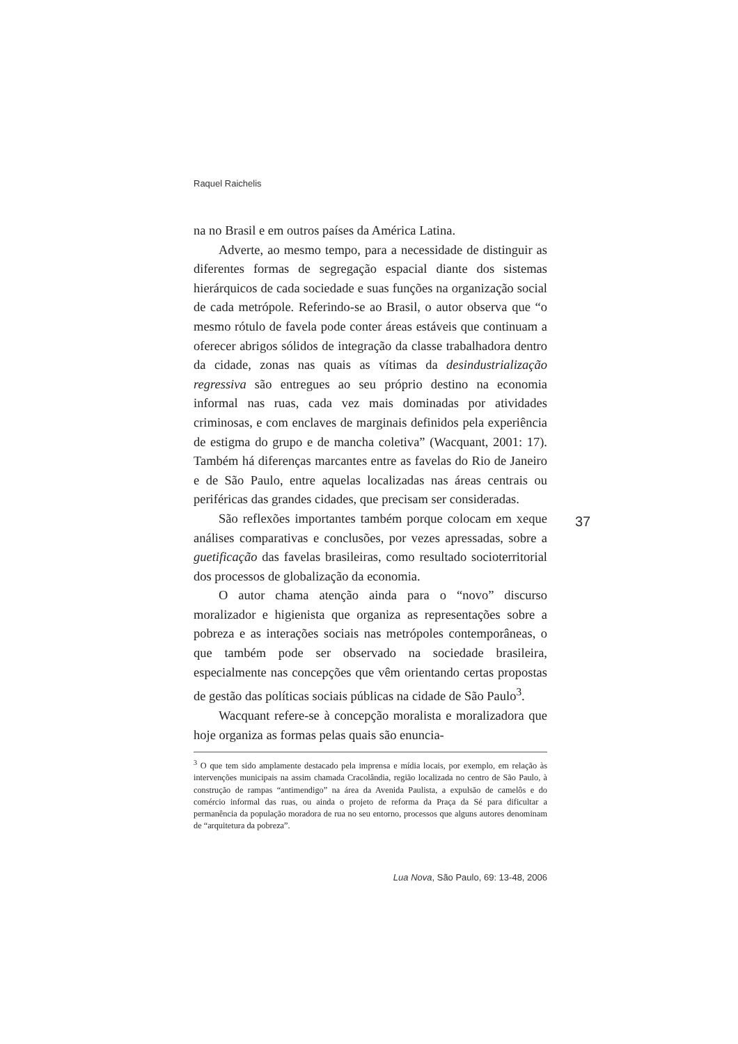Raquel Raichelis
na no Brasil e em outros países da América Latina.
Adverte, ao mesmo tempo, para a necessidade de distinguir as diferentes formas de segregação espacial diante dos sistemas hierárquicos de cada sociedade e suas funções na organização social de cada metrópole. Referindo-se ao Brasil, o autor observa que “o mesmo rótulo de favela pode conter áreas estáveis que continuam a oferecer abrigos sólidos de integração da classe trabalhadora dentro da cidade, zonas nas quais as vítimas da desindustrialização regressiva são entregues ao seu próprio destino na economia informal nas ruas, cada vez mais dominadas por atividades criminosas, e com enclaves de marginais definidos pela experiência de estigma do grupo e de mancha coletiva” (Wacquant, 2001: 17). Também há diferenças marcantes entre as favelas do Rio de Janeiro e de São Paulo, entre aquelas localizadas nas áreas centrais ou periféricas das grandes cidades, que precisam ser consideradas.
São reflexões importantes também porque colocam em xeque análises comparativas e conclusões, por vezes apressadas, sobre a guetificação das favelas brasileiras, como resultado socioterritorial dos processos de globalização da economia.
O autor chama atenção ainda para o “novo” discurso moralizador e higienista que organiza as representações sobre a pobreza e as interações sociais nas metrópoles contemporâneas, o que também pode ser observado na sociedade brasileira, especialmente nas concepções que vêm orientando certas propostas de gestão das políticas sociais públicas na cidade de São Paulo<sup>3</sup>.
Wacquant refere-se à concepção moralista e moralizadora que hoje organiza as formas pelas quais são enuncia-
37
<sup>3</sup> O que tem sido amplamente destacado pela imprensa e mídia locais, por exemplo, em relação às intervenções municipais na assim chamada Cracolândia, região localizada no centro de São Paulo, à construção de rampas “antimendigo” na área da Avenida Paulista, a expulsão de camelôs e do comércio informal das ruas, ou ainda o projeto de reforma da Praça da Sé para dificultar a permanência da população moradora de rua no seu entorno, processos que alguns autores denominam de “arquitetura da pobreza”.
Lua Nova, São Paulo, 69: 13-48, 2006